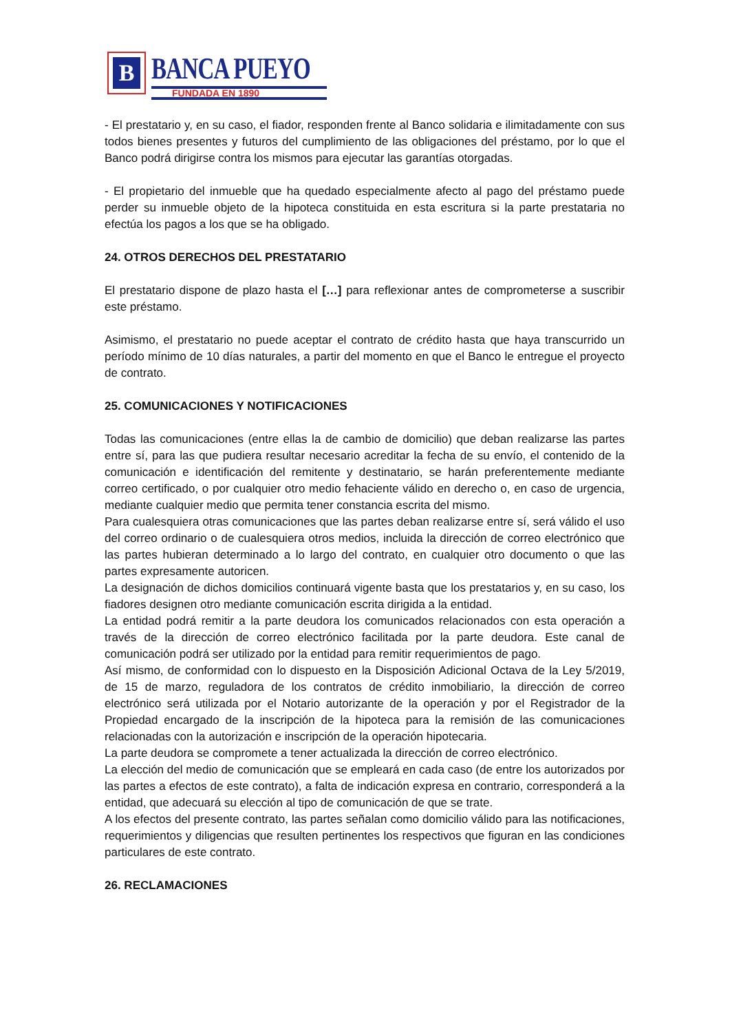B
BANCA PUEYO
FUNDADA EN 1890
- El prestatario y, en su caso, el fiador, responden frente al Banco solidaria e ilimitadamente con sus todos bienes presentes y futuros del cumplimiento de las obligaciones del préstamo, por lo que el Banco podrá dirigirse contra los mismos para ejecutar las garantías otorgadas.
- El propietario del inmueble que ha quedado especialmente afecto al pago del préstamo puede perder su inmueble objeto de la hipoteca constituida en esta escritura si la parte prestataria no efectúa los pagos a los que se ha obligado.
24. OTROS DERECHOS DEL PRESTATARIO
El prestatario dispone de plazo hasta el […] para reflexionar antes de comprometerse a suscribir este préstamo.
Asimismo, el prestatario no puede aceptar el contrato de crédito hasta que haya transcurrido un período mínimo de 10 días naturales, a partir del momento en que el Banco le entregue el proyecto de contrato.
25. COMUNICACIONES Y NOTIFICACIONES
Todas las comunicaciones (entre ellas la de cambio de domicilio) que deban realizarse las partes entre sí, para las que pudiera resultar necesario acreditar la fecha de su envío, el contenido de la comunicación e identificación del remitente y destinatario, se harán preferentemente mediante correo certificado, o por cualquier otro medio fehaciente válido en derecho o, en caso de urgencia, mediante cualquier medio que permita tener constancia escrita del mismo.
Para cualesquiera otras comunicaciones que las partes deban realizarse entre sí, será válido el uso del correo ordinario o de cualesquiera otros medios, incluida la dirección de correo electrónico que las partes hubieran determinado a lo largo del contrato, en cualquier otro documento o que las partes expresamente autoricen.
La designación de dichos domicilios continuará vigente basta que los prestatarios y, en su caso, los fiadores designen otro mediante comunicación escrita dirigida a la entidad.
La entidad podrá remitir a la parte deudora los comunicados relacionados con esta operación a través de la dirección de correo electrónico facilitada por la parte deudora. Este canal de comunicación podrá ser utilizado por la entidad para remitir requerimientos de pago.
Así mismo, de conformidad con lo dispuesto en la Disposición Adicional Octava de la Ley 5/2019, de 15 de marzo, reguladora de los contratos de crédito inmobiliario, la dirección de correo electrónico será utilizada por el Notario autorizante de la operación y por el Registrador de la Propiedad encargado de la inscripción de la hipoteca para la remisión de las comunicaciones relacionadas con la autorización e inscripción de la operación hipotecaria.
La parte deudora se compromete a tener actualizada la dirección de correo electrónico.
La elección del medio de comunicación que se empleará en cada caso (de entre los autorizados por las partes a efectos de este contrato), a falta de indicación expresa en contrario, corresponderá a la entidad, que adecuará su elección al tipo de comunicación de que se trate.
A los efectos del presente contrato, las partes señalan como domicilio válido para las notificaciones, requerimientos y diligencias que resulten pertinentes los respectivos que figuran en las condiciones particulares de este contrato.
26. RECLAMACIONES